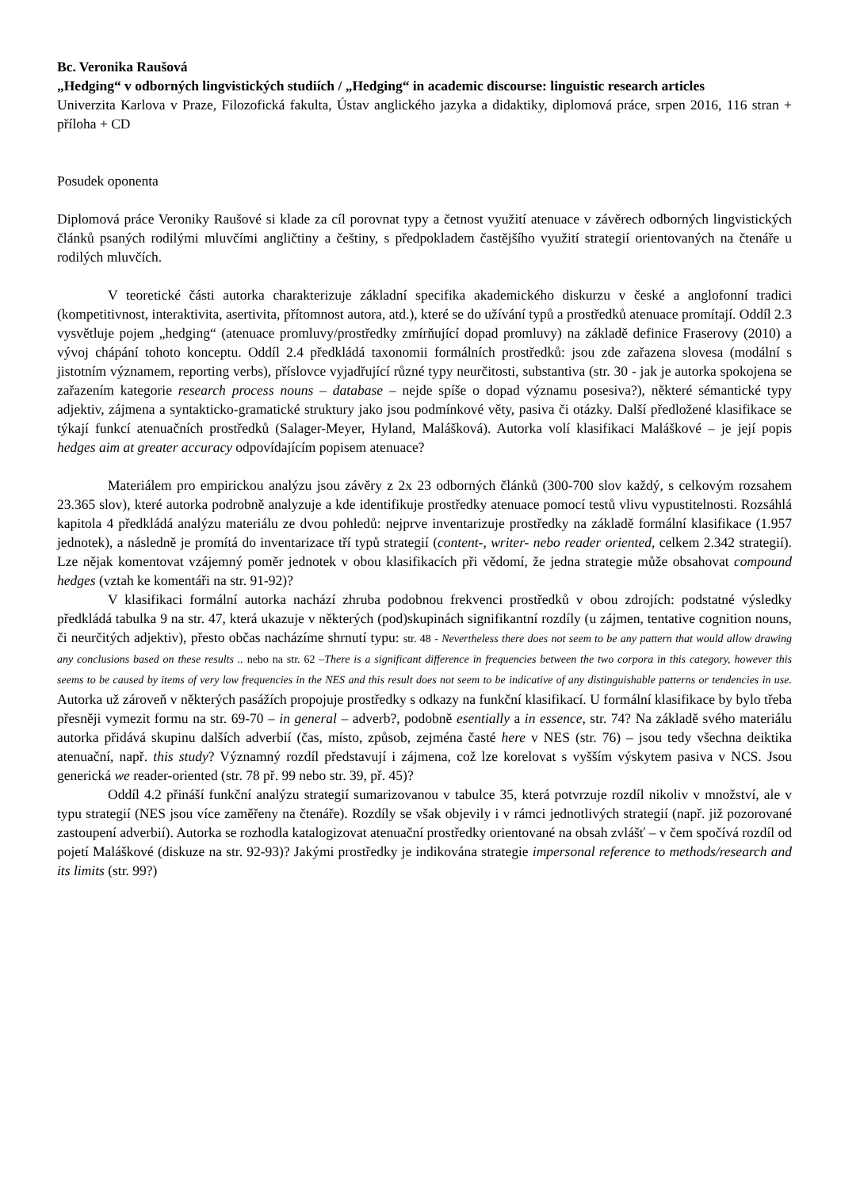Bc. Veronika Raušová
„Hedging“ v odborných lingvistických studiích / „Hedging“ in academic discourse: linguistic research articles
Univerzita Karlova v Praze, Filozofická fakulta, Ústav anglického jazyka a didaktiky, diplomová práce, srpen 2016, 116 stran + příloha + CD
Posudek oponenta
Diplomová práce Veroniky Raušové si klade za cíl porovnat typy a četnost využití atenuace v závěrech odborných lingvistických článků psaných rodilými mluvčími angličtiny a češtiny, s předpokladem častějšího využití strategií orientovaných na čtenáře u rodilých mluvčích.
V teoretické části autorka charakterizuje základní specifika akademického diskurzu v české a anglofonní tradici (kompetitivnost, interaktivita, asertivita, přítomnost autora, atd.), které se do užívání typů a prostředků atenuace promítají. Oddíl 2.3 vysvětluje pojem „hedging“ (atenuace promluvy/prostředky zmírňující dopad promluvy) na základě definice Fraserovy (2010) a vývoj chápání tohoto konceptu. Oddíl 2.4 předkládá taxonomii formálních prostředků: jsou zde zařazena slovesa (modální s jistotním významem, reporting verbs), příslovce vyjadřující různé typy neurčitosti, substantiva (str. 30 - jak je autorka spokojena se zařazením kategorie research process nouns – database – nejde spíše o dopad významu posesiva?), některé sémantické typy adjektiv, zájmena a syntakticko-gramatické struktury jako jsou podmínkové věty, pasiva či otázky. Další předložené klasifikace se týkají funkcí atenuačních prostředků (Salager-Meyer, Hyland, Malášková). Autorka volí klasifikaci Maláškové – je její popis hedges aim at greater accuracy odpovídajícím popisem atenuace?
Materiálem pro empirickou analýzu jsou závěry z 2x 23 odborných článků (300-700 slov každý, s celkovým rozsahem 23.365 slov), které autorka podrobně analyzuje a kde identifikuje prostředky atenuace pomocí testů vlivu vypustitelnosti. Rozsáhlá kapitola 4 předkládá analýzu materiálu ze dvou pohledů: nejprve inventarizuje prostředky na základě formální klasifikace (1.957 jednotek), a následně je promítá do inventarizace tří typů strategií (content-, writer- nebo reader oriented, celkem 2.342 strategií). Lze nějak komentovat vzájemný poměr jednotek v obou klasifikacích při vědomí, že jedna strategie může obsahovat compound hedges (vztah ke komentáři na str. 91-92)?
V klasifikaci formální autorka nachází zhruba podobnou frekvenci prostředků v obou zdrojích: podstatné výsledky předkládá tabulka 9 na str. 47, která ukazuje v některých (pod)skupinách signifikantní rozdíly (u zájmen, tentative cognition nouns, či neurčitých adjektiv), přesto občas nacházíme shrnutí typu: str. 48 - Nevertheless there does not seem to be any pattern that would allow drawing any conclusions based on these results .. nebo na str. 62 –There is a significant difference in frequencies between the two corpora in this category, however this seems to be caused by items of very low frequencies in the NES and this result does not seem to be indicative of any distinguishable patterns or tendencies in use. Autorka už zároveň v některých pasážích propojuje prostředky s odkazy na funkční klasifikací. U formální klasifikace by bylo třeba přesněji vymezit formu na str. 69-70 – in general – adverb?, podobně esentially a in essence, str. 74? Na základě svého materiálu autorka přidává skupinu dalších adverbií (čas, místo, způsob, zejména časté here v NES (str. 76) – jsou tedy všechna deiktika atenuační, např. this study? Významný rozdíl představují i zájmena, což lze korelovat s vyšším výskytem pasiva v NCS. Jsou generická we reader-oriented (str. 78 př. 99 nebo str. 39, př. 45)?
Oddíl 4.2 přináší funkční analýzu strategií sumarizovanou v tabulce 35, která potvrzuje rozdíl nikoliv v množství, ale v typu strategií (NES jsou více zaměřeny na čtenáře). Rozdíly se však objevily i v rámci jednotlivých strategií (např. již pozorované zastoupení adverbií). Autorka se rozhodla katalogizovat atenuační prostředky orientované na obsah zvlášť – v čem spočívá rozdíl od pojetí Maláškové (diskuze na str. 92-93)? Jakými prostředky je indikována strategie impersonal reference to methods/research and its limits (str. 99?)